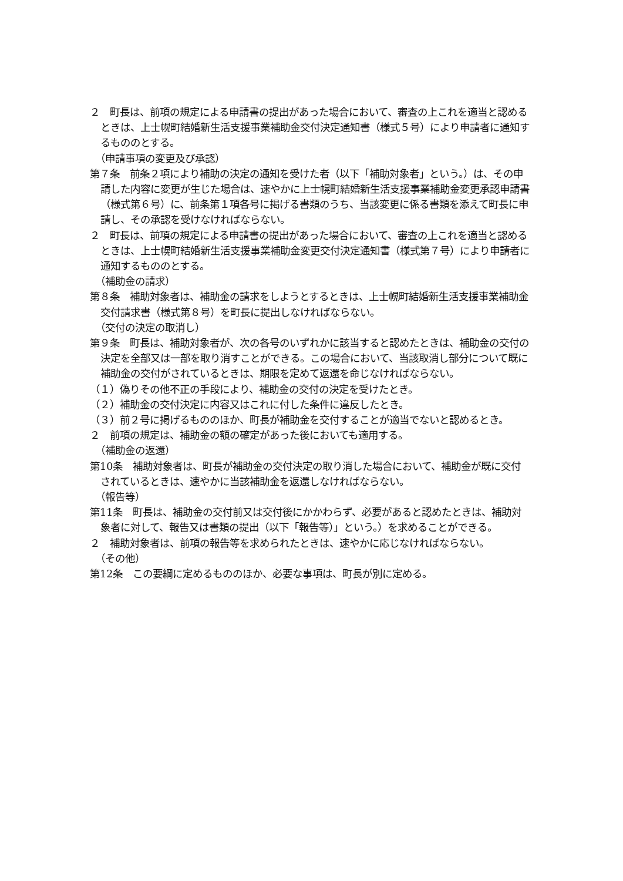２　町長は、前項の規定による申請書の提出があった場合において、審査の上これを適当と認めるときは、上士幌町結婚新生活支援事業補助金交付決定通知書（様式５号）により申請者に通知するもののとする。
（申請事項の変更及び承認）
第７条　前条２項により補助の決定の通知を受けた者（以下「補助対象者」という。）は、その申請した内容に変更が生じた場合は、速やかに上士幌町結婚新生活支援事業補助金変更承認申請書（様式第６号）に、前条第１項各号に掲げる書類のうち、当該変更に係る書類を添えて町長に申請し、その承認を受けなければならない。
２　町長は、前項の規定による申請書の提出があった場合において、審査の上これを適当と認めるときは、上士幌町結婚新生活支援事業補助金変更交付決定通知書（様式第７号）により申請者に通知するもののとする。
（補助金の請求）
第８条　補助対象者は、補助金の請求をしようとするときは、上士幌町結婚新生活支援事業補助金交付請求書（様式第８号）を町長に提出しなければならない。
（交付の決定の取消し）
第９条　町長は、補助対象者が、次の各号のいずれかに該当すると認めたときは、補助金の交付の決定を全部又は一部を取り消すことができる。この場合において、当該取消し部分について既に補助金の交付がされているときは、期限を定めて返還を命じなければならない。
（１）偽りその他不正の手段により、補助金の交付の決定を受けたとき。
（２）補助金の交付決定に内容又はこれに付した条件に違反したとき。
（３）前２号に掲げるもののほか、町長が補助金を交付することが適当でないと認めるとき。
２　前項の規定は、補助金の額の確定があった後においても適用する。
（補助金の返還）
第10条　補助対象者は、町長が補助金の交付決定の取り消した場合において、補助金が既に交付されているときは、速やかに当該補助金を返還しなければならない。
（報告等）
第11条　町長は、補助金の交付前又は交付後にかかわらず、必要があると認めたときは、補助対象者に対して、報告又は書類の提出（以下「報告等）」という。）を求めることができる。
２　補助対象者は、前項の報告等を求められたときは、速やかに応じなければならない。
（その他）
第12条　この要綱に定めるもののほか、必要な事項は、町長が別に定める。